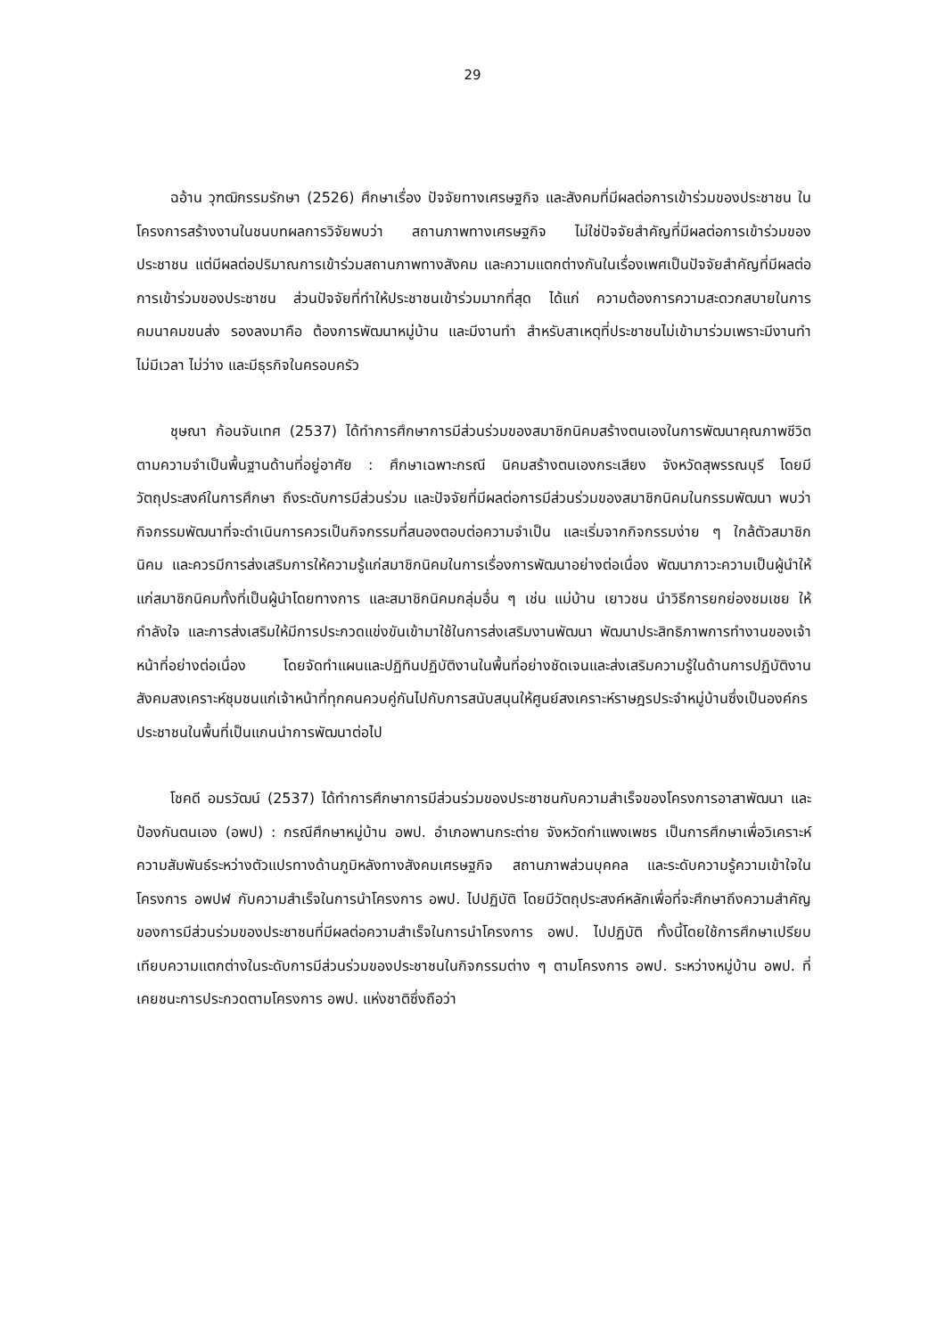29
ฉอ้าน วุฑฒิกรรมรักษา (2526) ศึกษาเรื่อง ปัจจัยทางเศรษฐกิจ และสังคมที่มีผลต่อการเข้าร่วมของประชาชน ในโครงการสร้างงานในชนบทผลการวิจัยพบว่า สถานภาพทางเศรษฐกิจ ไม่ใช่ปัจจัยสำคัญที่มีผลต่อการเข้าร่วมของประชาชน แต่มีผลต่อปริมาณการเข้าร่วมสถานภาพทางสังคม และความแตกต่างกันในเรื่องเพศเป็นปัจจัยสำคัญที่มีผลต่อการเข้าร่วมของประชาชน ส่วนปัจจัยที่ทำให้ประชาชนเข้าร่วมมากที่สุด ได้แก่ ความต้องการความสะดวกสบายในการคมนาคมขนส่ง รองลงมาคือ ต้องการพัฒนาหมู่บ้าน และมีงานทำ สำหรับสาเหตุที่ประชาชนไม่เข้ามาร่วมเพราะมีงานทำ ไม่มีเวลา ไม่ว่าง และมีธุรกิจในครอบครัว
ชุษณา ก้อนจันเทศ (2537) ได้ทำการศึกษาการมีส่วนร่วมของสมาชิกนิคมสร้างตนเองในการพัฒนาคุณภาพชีวิต ตามความจำเป็นพื้นฐานด้านที่อยู่อาศัย : ศึกษาเฉพาะกรณี นิคมสร้างตนเองกระเสียง จังหวัดสุพรรณบุรี โดยมีวัตถุประสงค์ในการศึกษา ถึงระดับการมีส่วนร่วม และปัจจัยที่มีผลต่อการมีส่วนร่วมของสมาชิกนิคมในกรรมพัฒนา พบว่ากิจกรรมพัฒนาที่จะดำเนินการควรเป็นกิจกรรมที่สนองตอบต่อความจำเป็น และเริ่มจากกิจกรรมง่าย ๆ ใกล้ตัวสมาชิกนิคม และควรมีการส่งเสริมการให้ความรู้แก่สมาชิกนิคมในการเรื่องการพัฒนาอย่างต่อเนื่อง พัฒนาภาวะความเป็นผู้นำให้แก่สมาชิกนิคมทั้งที่เป็นผู้นำโดยทางการ และสมาชิกนิคมกลุ่มอื่น ๆ เช่น แม่บ้าน เยาวชน นำวิธีการยกย่องชมเชย ให้กำลังใจ และการส่งเสริมให้มีการประกวดแข่งขันเข้ามาใช้ในการส่งเสริมงานพัฒนา พัฒนาประสิทธิภาพการทำงานของเจ้าหน้าที่อย่างต่อเนื่อง โดยจัดทำแผนและปฏิทินปฏิบัติงานในพื้นที่อย่างชัดเจนและส่งเสริมความรู้ในด้านการปฏิบัติงานสังคมสงเคราะห์ชุมชนแก่เจ้าหน้าที่ทุกคนควบคู่กันไปกับการสนับสนุนให้ศูนย์สงเคราะห์ราษฎรประจำหมู่บ้านซึ่งเป็นองค์กรประชาชนในพื้นที่เป็นแกนนำการพัฒนาต่อไป
โชคดี อมรวัฒน์ (2537) ได้ทำการศึกษาการมีส่วนร่วมของประชาชนกับความสำเร็จของโครงการอาสาพัฒนา และป้องกันตนเอง (อพป) : กรณีศึกษาหมู่บ้าน อพป. อำเภอพานกระต่าย จังหวัดกำแพงเพชร เป็นการศึกษาเพื่อวิเคราะห์ความสัมพันธ์ระหว่างตัวแปรทางด้านภูมิหลังทางสังคมเศรษฐกิจ สถานภาพส่วนบุคคล และระดับความรู้ความเข้าใจในโครงการ อพปฬ กับความสำเร็จในการนำโครงการ อพป. ไปปฏิบัติ โดยมีวัตถุประสงค์หลักเพื่อที่จะศึกษาถึงความสำคัญของการมีส่วนร่วมของประชาชนที่มีผลต่อความสำเร็จในการนำโครงการ อพป. ไปปฏิบัติ ทั้งนี้โดยใช้การศึกษาเปรียบเทียบความแตกต่างในระดับการมีส่วนร่วมของประชาชนในกิจกรรมต่าง ๆ ตามโครงการ อพป. ระหว่างหมู่บ้าน อพป. ที่เคยชนะการประกวดตามโครงการ อพป. แห่งชาติซึ่งถือว่า